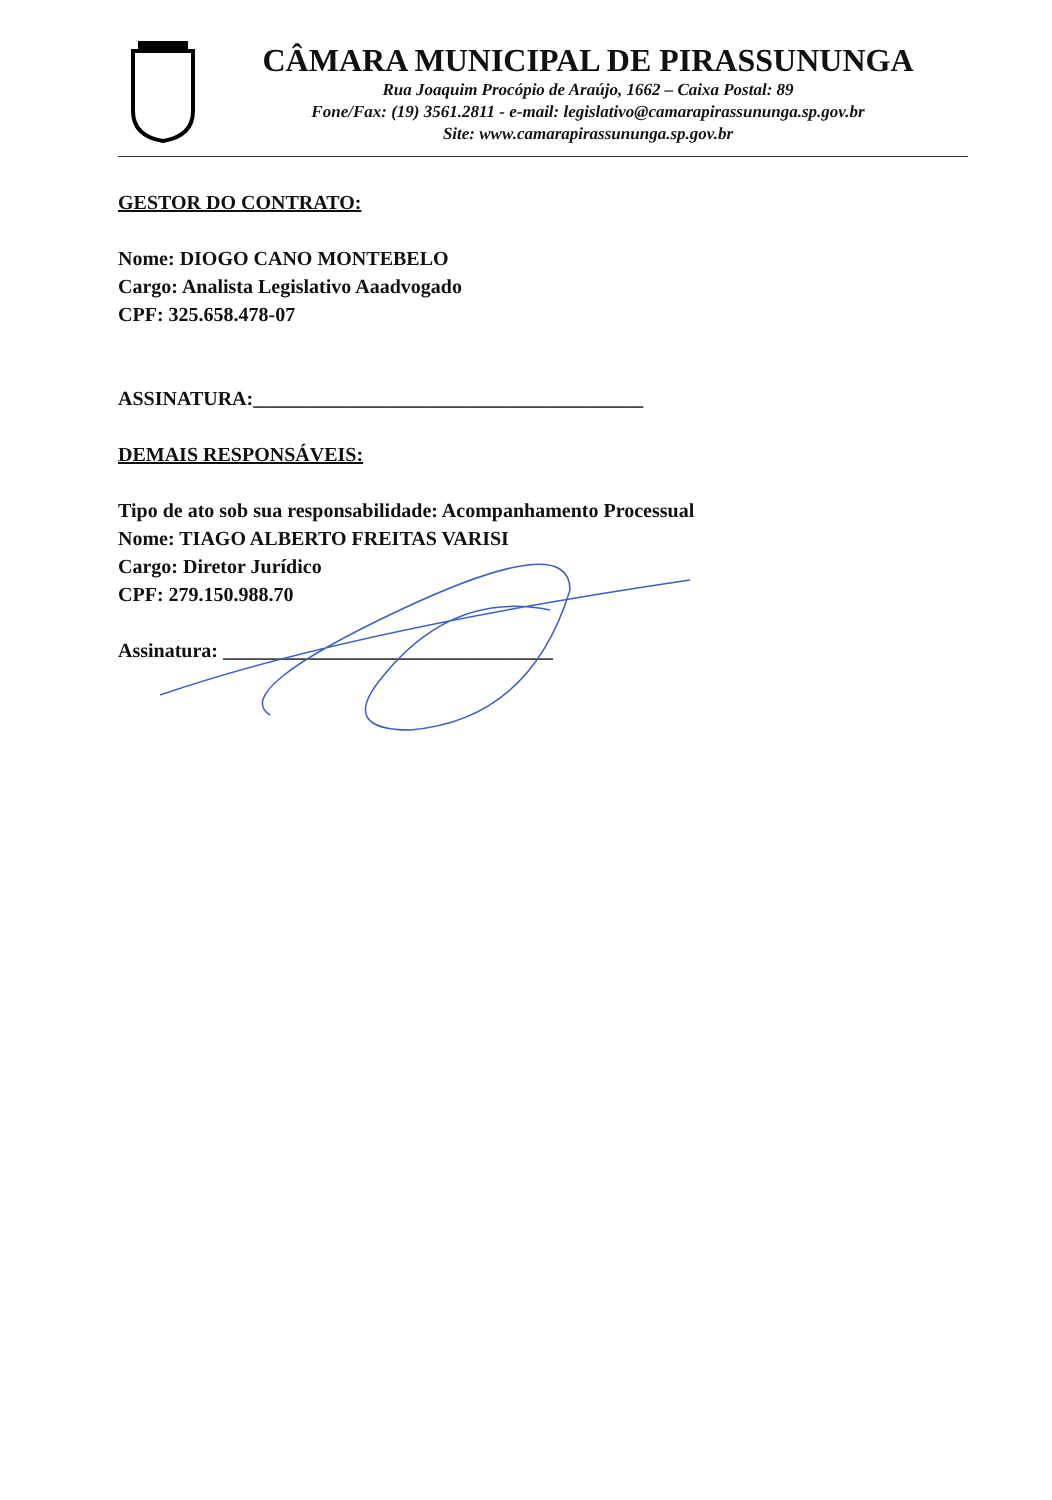CÂMARA MUNICIPAL DE PIRASSUNUNGA
Rua Joaquim Procópio de Araújo, 1662 – Caixa Postal: 89
Fone/Fax: (19) 3561.2811 - e-mail: legislativo@camarapirassununga.sp.gov.br
Site: www.camarapirassununga.sp.gov.br
GESTOR DO CONTRATO:
Nome: DIOGO CANO MONTEBELO
Cargo: Analista Legislativo Aaadvogado
CPF: 325.658.478-07
ASSINATURA:_______________________________________
DEMAIS RESPONSÁVEIS:
Tipo de ato sob sua responsabilidade: Acompanhamento Processual
Nome: TIAGO ALBERTO FREITAS VARISI
Cargo: Diretor Jurídico
CPF: 279.150.988.70
Assinatura: _________________________________